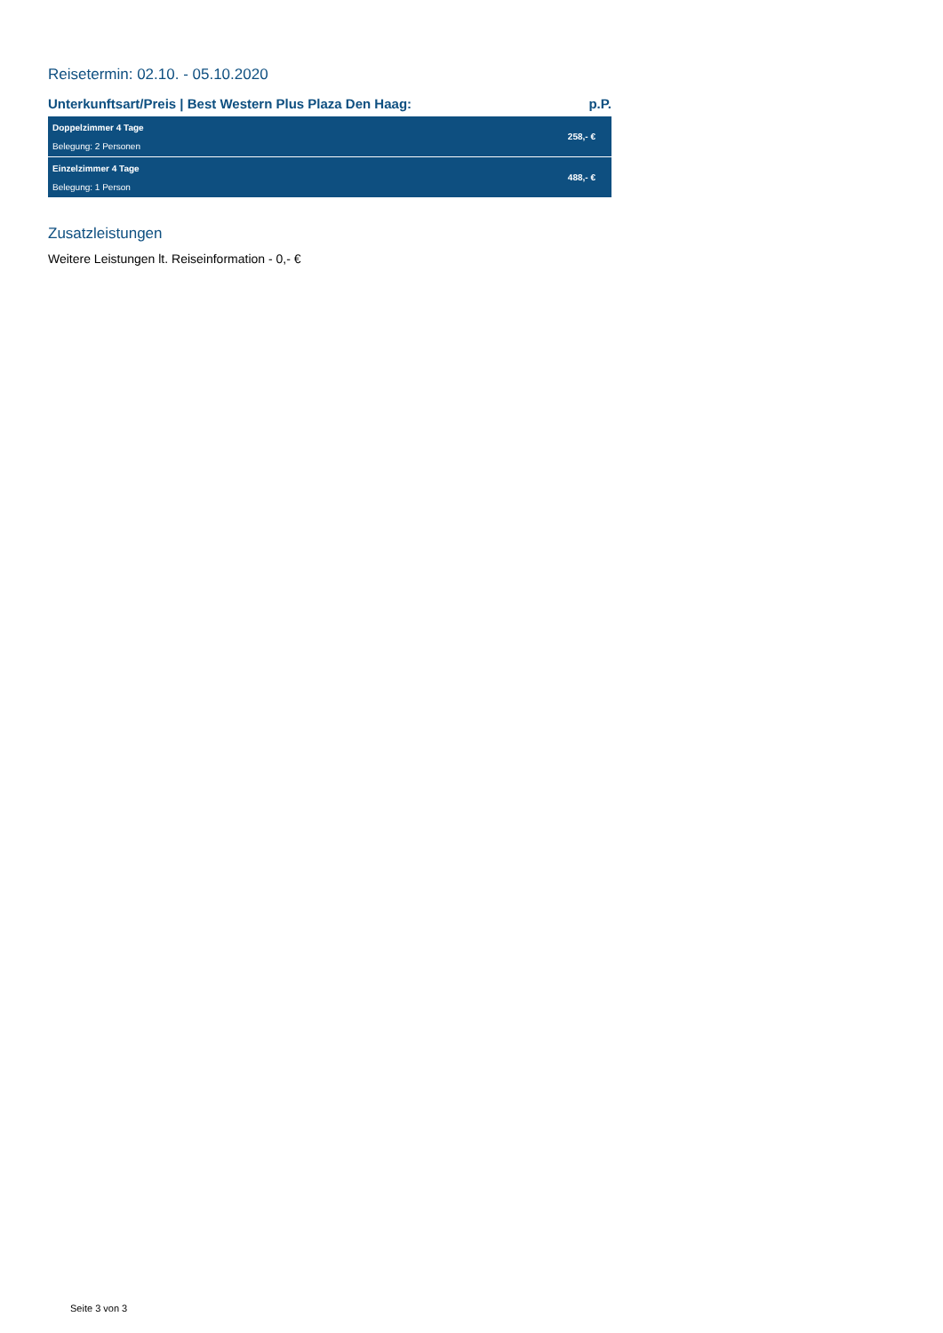Reisetermin: 02.10. - 05.10.2020
Unterkunftsart/Preis | Best Western Plus Plaza Den Haag: p.P.
| Doppelzimmer 4 Tage Belegung: 2 Personen | 258,- € |
| Einzelzimmer 4 Tage Belegung: 1 Person | 488,- € |
Zusatzleistungen
Weitere Leistungen lt. Reiseinformation - 0,- €
Seite 3 von 3